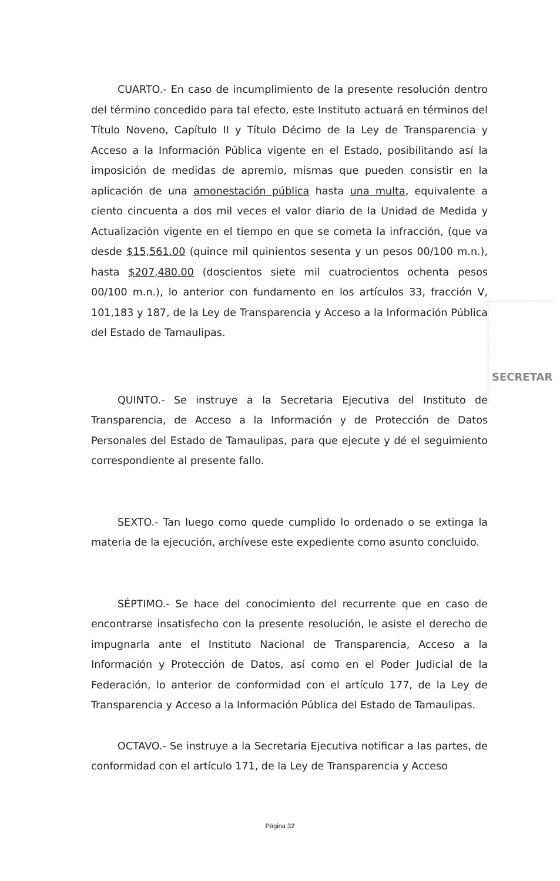CUARTO.- En caso de incumplimiento de la presente resolución dentro del término concedido para tal efecto, este Instituto actuará en términos del Título Noveno, Capítulo II y Título Décimo de la Ley de Transparencia y Acceso a la Información Pública vigente en el Estado, posibilitando así la imposición de medidas de apremio, mismas que pueden consistir en la aplicación de una amonestación pública hasta una multa, equivalente a ciento cincuenta a dos mil veces el valor diario de la Unidad de Medida y Actualización vigente en el tiempo en que se cometa la infracción, (que va desde $15,561.00 (quince mil quinientos sesenta y un pesos 00/100 m.n.), hasta $207,480.00 (doscientos siete mil cuatrocientos ochenta pesos 00/100 m.n.), lo anterior con fundamento en los artículos 33, fracción V, 101,183 y 187, de la Ley de Transparencia y Acceso a la Información Pública del Estado de Tamaulipas.
QUINTO.- Se instruye a la Secretaria Ejecutiva del Instituto de Transparencia, de Acceso a la Información y de Protección de Datos Personales del Estado de Tamaulipas, para que ejecute y dé el seguimiento correspondiente al presente fallo.
SEXTO.- Tan luego como quede cumplido lo ordenado o se extinga la materia de la ejecución, archívese este expediente como asunto concluido.
SÉPTIMO.- Se hace del conocimiento del recurrente que en caso de encontrarse insatisfecho con la presente resolución, le asiste el derecho de impugnarla ante el Instituto Nacional de Transparencia, Acceso a la Información y Protección de Datos, así como en el Poder Judicial de la Federación, lo anterior de conformidad con el artículo 177, de la Ley de Transparencia y Acceso a la Información Pública del Estado de Tamaulipas.
OCTAVO.- Se instruye a la Secretaria Ejecutiva notificar a las partes, de conformidad con el artículo 171, de la Ley de Transparencia y Acceso
SECRETAR
Página 32